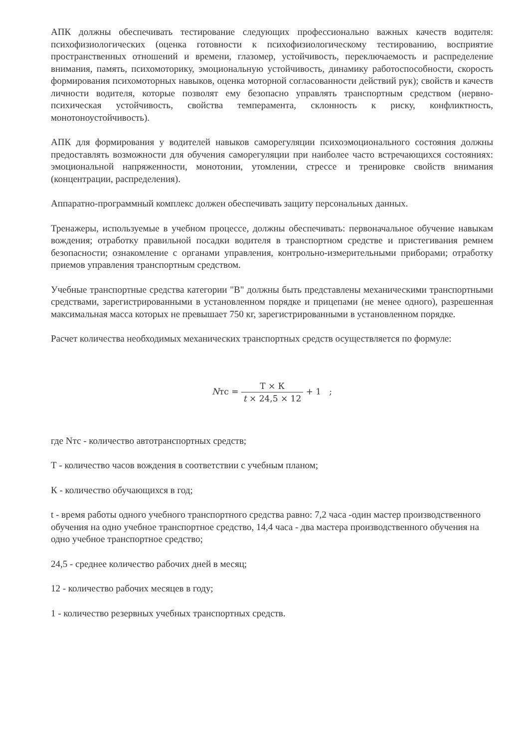АПК должны обеспечивать тестирование следующих профессионально важных качеств водителя: психофизиологических (оценка готовности к психофизиологическому тестированию, восприятие пространственных отношений и времени, глазомер, устойчивость, переключаемость и распределение внимания, память, психомоторику, эмоциональную устойчивость, динамику работоспособности, скорость формирования психомоторных навыков, оценка моторной согласованности действий рук); свойств и качеств личности водителя, которые позволят ему безопасно управлять транспортным средством (нервно-психическая устойчивость, свойства темперамента, склонность к риску, конфликтность, монотоноустойчивость).
АПК для формирования у водителей навыков саморегуляции психоэмоционального состояния должны предоставлять возможности для обучения саморегуляции при наиболее часто встречающихся состояниях: эмоциональной напряженности, монотонии, утомлении, стрессе и тренировке свойств внимания (концентрации, распределения).
Аппаратно-программный комплекс должен обеспечивать защиту персональных данных.
Тренажеры, используемые в учебном процессе, должны обеспечивать: первоначальное обучение навыкам вождения; отработку правильной посадки водителя в транспортном средстве и пристегивания ремнем безопасности; ознакомление с органами управления, контрольно-измерительными приборами; отработку приемов управления транспортным средством.
Учебные транспортные средства категории "B" должны быть представлены механическими транспортными средствами, зарегистрированными в установленном порядке и прицепами (не менее одного), разрешенная максимальная масса которых не превышает 750 кг, зарегистрированными в установленном порядке.
Расчет количества необходимых механических транспортных средств осуществляется по формуле:
Nтс = Т × К t × 24,5 × 12 + 1 ;
где Nтс - количество автотранспортных средств;
Т - количество часов вождения в соответствии с учебным планом;
К - количество обучающихся в год;
t - время работы одного учебного транспортного средства равно: 7,2 часа -один мастер производственного обучения на одно учебное транспортное средство, 14,4 часа - два мастера производственного обучения на одно учебное транспортное средство;
24,5 - среднее количество рабочих дней в месяц;
12 - количество рабочих месяцев в году;
1 - количество резервных учебных транспортных средств.